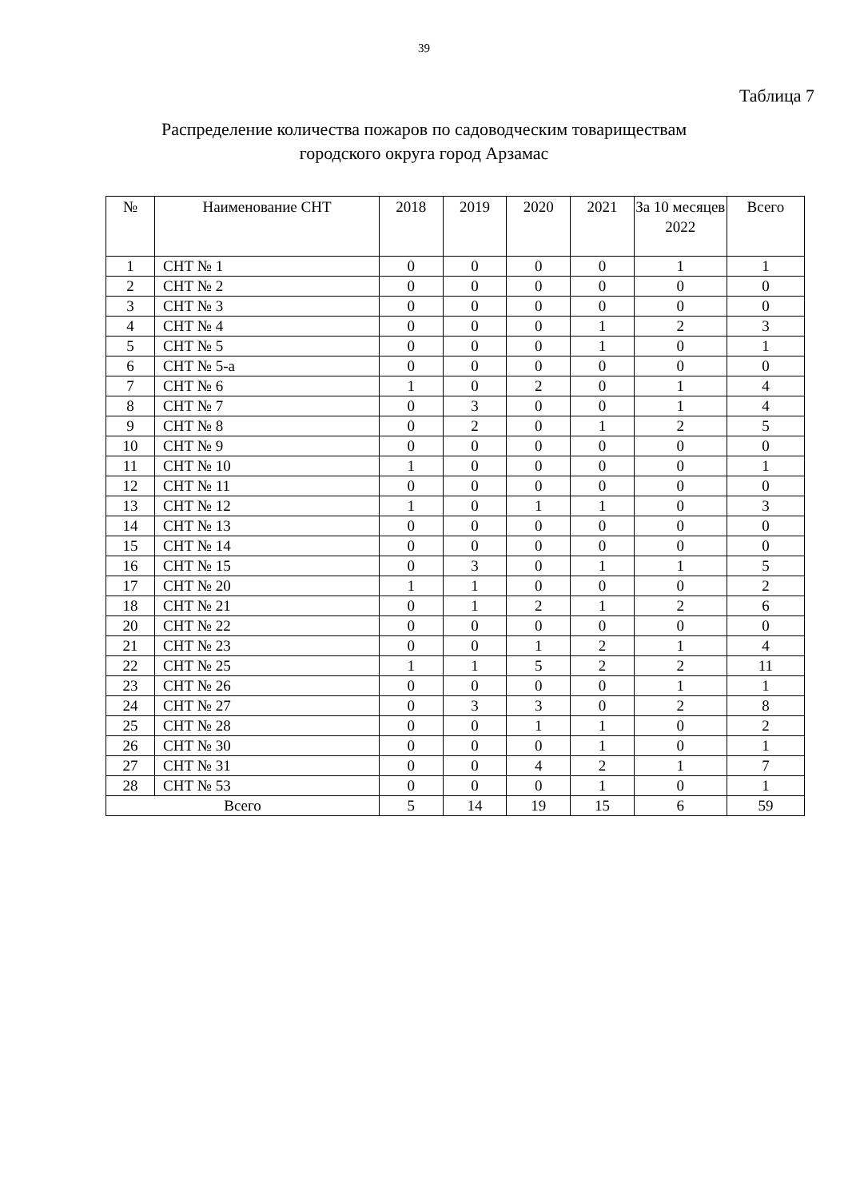39
Таблица 7
Распределение количества пожаров по садоводческим товариществам
городского округа город Арзамас
| № | Наименование СНТ | 2018 | 2019 | 2020 | 2021 | За 10 месяцев 2022 | Всего |
| --- | --- | --- | --- | --- | --- | --- | --- |
| 1 | СНТ № 1 | 0 | 0 | 0 | 0 | 1 | 1 |
| 2 | СНТ № 2 | 0 | 0 | 0 | 0 | 0 | 0 |
| 3 | СНТ № 3 | 0 | 0 | 0 | 0 | 0 | 0 |
| 4 | СНТ № 4 | 0 | 0 | 0 | 1 | 2 | 3 |
| 5 | СНТ № 5 | 0 | 0 | 0 | 1 | 0 | 1 |
| 6 | СНТ № 5-а | 0 | 0 | 0 | 0 | 0 | 0 |
| 7 | СНТ № 6 | 1 | 0 | 2 | 0 | 1 | 4 |
| 8 | СНТ № 7 | 0 | 3 | 0 | 0 | 1 | 4 |
| 9 | СНТ № 8 | 0 | 2 | 0 | 1 | 2 | 5 |
| 10 | СНТ № 9 | 0 | 0 | 0 | 0 | 0 | 0 |
| 11 | СНТ № 10 | 1 | 0 | 0 | 0 | 0 | 1 |
| 12 | СНТ № 11 | 0 | 0 | 0 | 0 | 0 | 0 |
| 13 | СНТ № 12 | 1 | 0 | 1 | 1 | 0 | 3 |
| 14 | СНТ № 13 | 0 | 0 | 0 | 0 | 0 | 0 |
| 15 | СНТ № 14 | 0 | 0 | 0 | 0 | 0 | 0 |
| 16 | СНТ № 15 | 0 | 3 | 0 | 1 | 1 | 5 |
| 17 | СНТ № 20 | 1 | 1 | 0 | 0 | 0 | 2 |
| 18 | СНТ № 21 | 0 | 1 | 2 | 1 | 2 | 6 |
| 20 | СНТ № 22 | 0 | 0 | 0 | 0 | 0 | 0 |
| 21 | СНТ № 23 | 0 | 0 | 1 | 2 | 1 | 4 |
| 22 | СНТ № 25 | 1 | 1 | 5 | 2 | 2 | 11 |
| 23 | СНТ № 26 | 0 | 0 | 0 | 0 | 1 | 1 |
| 24 | СНТ № 27 | 0 | 3 | 3 | 0 | 2 | 8 |
| 25 | СНТ № 28 | 0 | 0 | 1 | 1 | 0 | 2 |
| 26 | СНТ № 30 | 0 | 0 | 0 | 1 | 0 | 1 |
| 27 | СНТ № 31 | 0 | 0 | 4 | 2 | 1 | 7 |
| 28 | СНТ № 53 | 0 | 0 | 0 | 1 | 0 | 1 |
| Всего | | 5 | 14 | 19 | 15 | 6 | 59 |